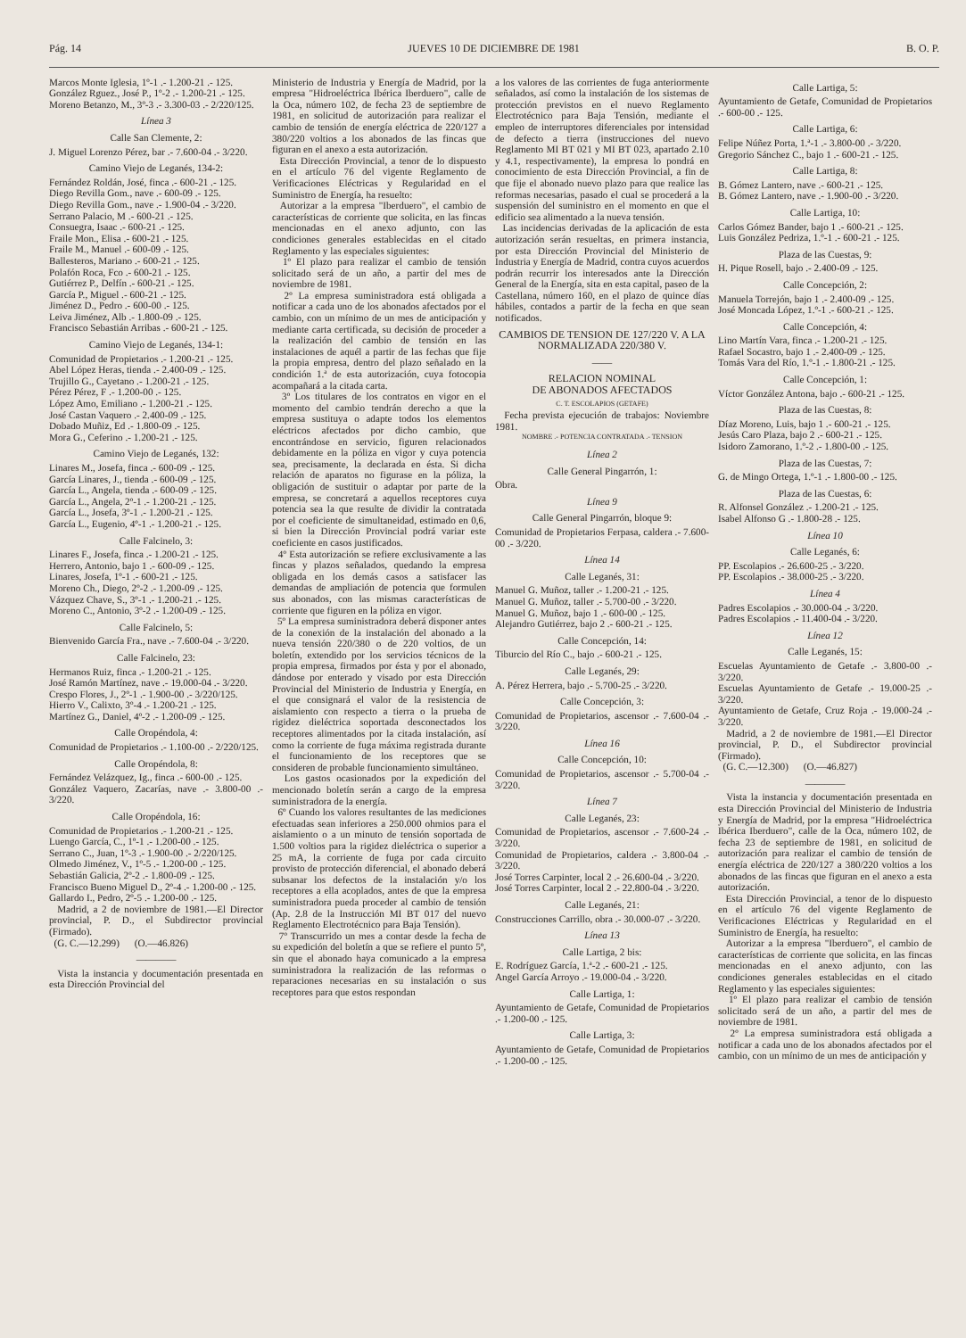Pág. 14 JUEVES 10 DE DICIEMBRE DE 1981 B. O. P.
Marcos Monte Iglesia, 1º-1 .- 1.200-21 .- 125.
González Rguez., José P., 1º-2 .- 1.200-21 .- 125.
Moreno Betanzo, M., 3º-3 .- 3.300-03 .- 2/220/125.
Línea 3
Calle San Clemente, 2:
J. Miguel Lorenzo Pérez, bar .- 7.600-04 .- 3/220.
Camino Viejo de Leganés, 134-2:
Fernández Roldán, José, finca .- 600-21 .- 125.
Diego Revilla Gom., nave .- 600-09 .- 125.
Diego Revilla Gom., nave .- 1.900-04 .- 3/220.
Serrano Palacio, M .- 600-21 .- 125.
Consuegra, Isaac .- 600-21 .- 125.
Fraile Mon., Elisa .- 600-21 .- 125.
Fraile M., Manuel .- 600-09 .- 125.
Ballesteros, Mariano .- 600-21 .- 125.
Polafón Roca, Fco .- 600-21 .- 125.
Gutiérrez P., Delfín .- 600-21 .- 125.
García P., Miguel .- 600-21 .- 125.
Jiménez D., Pedro .- 600-00 .- 125.
Leiva Jiménez, Alb .- 1.800-09 .- 125.
Francisco Sebastián Arribas .- 600-21 .- 125.
Camino Viejo de Leganés, 134-1:
Comunidad de Propietarios .- 1.200-21 .- 125.
Abel López Heras, tienda .- 2.400-09 .- 125.
Trujillo G., Cayetano .- 1.200-21 .- 125.
Pérez Pérez, F .- 1.200-00 .- 125.
López Amo, Emiliano .- 1.200-21 .- 125.
José Castan Vaquero .- 2.400-09 .- 125.
Dobado Muñiz, Ed .- 1.800-09 .- 125.
Mora G., Ceferino .- 1.200-21 .- 125.
Camino Viejo de Leganés, 132:
Linares M., Josefa, finca .- 600-09 .- 125.
García Linares, J., tienda .- 600-09 .- 125.
García L., Angela, tienda .- 600-09 .- 125.
García L., Angela, 2º-1 .- 1.200-21 .- 125.
García L., Josefa, 3º-1 .- 1.200-21 .- 125.
García L., Eugenio, 4º-1 .- 1.200-21 .- 125.
Calle Falcinelo, 3:
Linares F., Josefa, finca .- 1.200-21 .- 125.
Herrero, Antonio, bajo 1 .- 600-09 .- 125.
Linares, Josefa, 1º-1 .- 600-21 .- 125.
Moreno Ch., Diego, 2º-2 .- 1.200-09 .- 125.
Vázquez Chave, S., 3º-1 .- 1.200-21 .- 125.
Moreno C., Antonio, 3º-2 .- 1.200-09 .- 125.
Calle Falcinelo, 5:
Bienvenido García Fra., nave .- 7.600-04 .- 3/220.
Calle Falcinelo, 23:
Hermanos Ruiz, finca .- 1.200-21 .- 125.
José Ramón Martínez, nave .- 19.000-04 .- 3/220.
Crespo Flores, J., 2º-1 .- 1.900-00 .- 3/220/125.
Hierro V., Calixto, 3º-4 .- 1.200-21 .- 125.
Martínez G., Daniel, 4º-2 .- 1.200-09 .- 125.
Calle Oropéndola, 4:
Comunidad de Propietarios .- 1.100-00 .- 2/220/125.
Calle Oropéndola, 8:
Fernández Velázquez, Ig., finca .- 600-00 .- 125.
González Vaquero, Zacarías, nave .- 3.800-00 .- 3/220.
Calle Oropéndola, 16:
Comunidad de Propietarios .- 1.200-21 .- 125.
Luengo García, C., 1º-1 .- 1.200-00 .- 125.
Serrano C., Juan, 1º-3 .- 1.900-00 .- 2/220/125.
Olmedo Jiménez, V., 1º-5 .- 1.200-00 .- 125.
Sebastián Galicia, 2º-2 .- 1.800-09 .- 125.
Francisco Bueno Miguel D., 2º-4 .- 1.200-00 .- 125.
Gallardo I., Pedro, 2º-5 .- 1.200-00 .- 125.
Madrid, a 2 de noviembre de 1981.—El Director provincial, P. D., el Subdirector provincial (Firmado).
(G. C.—12.299) (O.—46.826)
————
Vista la instancia y documentación presentada en esta Dirección Provincial del
Ministerio de Industria y Energía de Madrid, por la empresa "Hidroeléctrica Ibérica Iberduero", calle de la Oca, número 102, de fecha 23 de septiembre de 1981, en solicitud de autorización para realizar el cambio de tensión de energía eléctrica de 220/127 a 380/220 voltios a los abonados de las fincas que figuran en el anexo a esta autorización.
Esta Dirección Provincial, a tenor de lo dispuesto en el artículo 76 del vigente Reglamento de Verificaciones Eléctricas y Regularidad en el Suministro de Energía, ha resuelto:
Autorizar a la empresa "Iberduero", el cambio de características de corriente que solicita, en las fincas mencionadas en el anexo adjunto, con las condiciones generales establecidas en el citado Reglamento y las especiales siguientes:
1º El plazo para realizar el cambio de tensión solicitado será de un año, a partir del mes de noviembre de 1981.
2º La empresa suministradora está obligada a notificar a cada uno de los abonados afectados por el cambio, con un mínimo de un mes de anticipación y mediante carta certificada, su decisión de proceder a la realización del cambio de tensión en las instalaciones de aquél a partir de las fechas que fije la propia empresa, dentro del plazo señalado en la condición 1.ª de esta autorización, cuya fotocopia acompañará a la citada carta.
3º Los titulares de los contratos en vigor en el momento del cambio tendrán derecho a que la empresa sustituya o adapte todos los elementos eléctricos afectados por dicho cambio, que encontrándose en servicio, figuren relacionados debidamente en la póliza en vigor y cuya potencia sea, precisamente, la declarada en ésta. Si dicha relación de aparatos no figurase en la póliza, la obligación de sustituir o adaptar por parte de la empresa, se concretará a aquellos receptores cuya potencia sea la que resulte de dividir la contratada por el coeficiente de simultaneidad, estimado en 0,6, si bien la Dirección Provincial podrá variar este coeficiente en casos justificados.
4º Esta autorización se refiere exclusivamente a las fincas y plazos señalados, quedando la empresa obligada en los demás casos a satisfacer las demandas de ampliación de potencia que formulen sus abonados, con las mismas características de corriente que figuren en la póliza en vigor.
5º La empresa suministradora deberá disponer antes de la conexión de la instalación del abonado a la nueva tensión 220/380 o de 220 voltios, de un boletín, extendido por los servicios técnicos de la propia empresa, firmados por ésta y por el abonado, dándose por enterado y visado por esta Dirección Provincial del Ministerio de Industria y Energía, en el que consignará el valor de la resistencia de aislamiento con respecto a tierra o la prueba de rigidez dieléctrica soportada desconectados los receptores alimentados por la citada instalación, así como la corriente de fuga máxima registrada durante el funcionamiento de los receptores que se consideren de probable funcionamiento simultáneo.
Los gastos ocasionados por la expedición del mencionado boletín serán a cargo de la empresa suministradora de la energía.
6º Cuando los valores resultantes de las mediciones efectuadas sean inferiores a 250.000 ohmios para el aislamiento o a un minuto de tensión soportada de 1.500 voltios para la rigidez dieléctrica o superior a 25 mA, la corriente de fuga por cada circuito provisto de protección diferencial, el abonado deberá subsanar los defectos de la instalación y/o los receptores a ella acoplados, antes de que la empresa suministradora pueda proceder al cambio de tensión (Ap. 2.8 de la Instrucción MI BT 017 del nuevo Reglamento Electrotécnico para Baja Tensión).
7º Transcurrido un mes a contar desde la fecha de su expedición del boletín a que se refiere el punto 5º, sin que el abonado haya comunicado a la empresa suministradora la realización de las reformas o reparaciones necesarias en su instalación o sus receptores para que estos respondan
a los valores de las corrientes de fuga anteriormente señalados, así como la instalación de los sistemas de protección previstos en el nuevo Reglamento Electrotécnico para Baja Tensión, mediante el empleo de interruptores diferenciales por intensidad de defecto a tierra (instrucciones del nuevo Reglamento MI BT 021 y MI BT 023, apartado 2.10 y 4.1, respectivamente), la empresa lo pondrá en conocimiento de esta Dirección Provincial, a fin de que fije el abonado nuevo plazo para que realice las reformas necesarias, pasado el cual se procederá a la suspensión del suministro en el momento en que el edificio sea alimentado a la nueva tensión.
Las incidencias derivadas de la aplicación de esta autorización serán resueltas, en primera instancia, por esta Dirección Provincial del Ministerio de Industria y Energía de Madrid, contra cuyos acuerdos podrán recurrir los interesados ante la Dirección General de la Energía, sita en esta capital, paseo de la Castellana, número 160, en el plazo de quince días hábiles, contados a partir de la fecha en que sean notificados.
CAMBIOS DE TENSION DE 127/220 V. A LA NORMALIZADA 220/380 V.
——
RELACION NOMINAL
DE ABONADOS AFECTADOS
C. T. ESCOLAPIOS (GETAFE)
Fecha prevista ejecución de trabajos: Noviembre 1981.
NOMBRE .- POTENCIA CONTRATADA .- TENSION
Línea 2
Calle General Pingarrón, 1:
Obra.
Línea 9
Calle General Pingarrón, bloque 9:
Comunidad de Propietarios Ferpasa, caldera .- 7.600-00 .- 3/220.
Línea 14
Calle Leganés, 31:
Manuel G. Muñoz, taller .- 1.200-21 .- 125.
Manuel G. Muñoz, taller .- 5.700-00 .- 3/220.
Manuel G. Muñoz, bajo 1 .- 600-00 .- 125.
Alejandro Gutiérrez, bajo 2 .- 600-21 .- 125.
Calle Concepción, 14:
Tiburcio del Río C., bajo .- 600-21 .- 125.
Calle Leganés, 29:
A. Pérez Herrera, bajo .- 5.700-25 .- 3/220.
Calle Concepción, 3:
Comunidad de Propietarios, ascensor .- 7.600-04 .- 3/220.
Línea 16
Calle Concepción, 10:
Comunidad de Propietarios, ascensor .- 5.700-04 .- 3/220.
Línea 7
Calle Leganés, 23:
Comunidad de Propietarios, ascensor .- 7.600-24 .- 3/220.
Comunidad de Propietarios, caldera .- 3.800-04 .- 3/220.
José Torres Carpinter, local 2 .- 26.600-04 .- 3/220.
José Torres Carpinter, local 2 .- 22.800-04 .- 3/220.
Calle Leganés, 21:
Construcciones Carrillo, obra .- 30.000-07 .- 3/220.
Línea 13
Calle Lartiga, 2 bis:
E. Rodríguez García, 1.ª-2 .- 600-21 .- 125.
Angel García Arroyo .- 19.000-04 .- 3/220.
Calle Lartiga, 1:
Ayuntamiento de Getafe, Comunidad de Propietarios .- 1.200-00 .- 125.
Calle Lartiga, 3:
Ayuntamiento de Getafe, Comunidad de Propietarios .- 1.200-00 .- 125.
Calle Lartiga, 5:
Ayuntamiento de Getafe, Comunidad de Propietarios .- 600-00 .- 125.
Calle Lartiga, 6:
Felipe Núñez Porta, 1.ª-1 .- 3.800-00 .- 3/220.
Gregorio Sánchez C., bajo 1 .- 600-21 .- 125.
Calle Lartiga, 8:
B. Gómez Lantero, nave .- 600-21 .- 125.
B. Gómez Lantero, nave .- 1.900-00 .- 3/220.
Calle Lartiga, 10:
Carlos Gómez Bander, bajo 1 .- 600-21 .- 125.
Luis González Pedriza, 1.º-1 .- 600-21 .- 125.
Plaza de las Cuestas, 9:
H. Pique Rosell, bajo .- 2.400-09 .- 125.
Calle Concepción, 2:
Manuela Torrejón, bajo 1 .- 2.400-09 .- 125.
José Moncada López, 1.º-1 .- 600-21 .- 125.
Calle Concepción, 4:
Lino Martín Vara, finca .- 1.200-21 .- 125.
Rafael Socastro, bajo 1 .- 2.400-09 .- 125.
Tomás Vara del Río, 1.º-1 .- 1.800-21 .- 125.
Calle Concepción, 1:
Víctor González Antona, bajo .- 600-21 .- 125.
Plaza de las Cuestas, 8:
Díaz Moreno, Luis, bajo 1 .- 600-21 .- 125.
Jesús Caro Plaza, bajo 2 .- 600-21 .- 125.
Isidoro Zamorano, 1.º-2 .- 1.800-00 .- 125.
Plaza de las Cuestas, 7:
G. de Mingo Ortega, 1.º-1 .- 1.800-00 .- 125.
Plaza de las Cuestas, 6:
R. Alfonsel González .- 1.200-21 .- 125.
Isabel Alfonso G .- 1.800-28 .- 125.
Línea 10
Calle Leganés, 6:
PP. Escolapios .- 26.600-25 .- 3/220.
PP. Escolapios .- 38.000-25 .- 3/220.
Línea 4
Padres Escolapios .- 30.000-04 .- 3/220.
Padres Escolapios .- 11.400-04 .- 3/220.
Línea 12
Calle Leganés, 15:
Escuelas Ayuntamiento de Getafe .- 3.800-00 .- 3/220.
Escuelas Ayuntamiento de Getafe .- 19.000-25 .- 3/220.
Ayuntamiento de Getafe, Cruz Roja .- 19.000-24 .- 3/220.
Madrid, a 2 de noviembre de 1981.—El Director provincial, P. D., el Subdirector provincial (Firmado).
(G. C.—12.300) (O.—46.827)
————
Vista la instancia y documentación presentada en esta Dirección Provincial del Ministerio de Industria y Energía de Madrid, por la empresa "Hidroeléctrica Ibérica Iberduero", calle de la Oca, número 102, de fecha 23 de septiembre de 1981, en solicitud de autorización para realizar el cambio de tensión de energía eléctrica de 220/127 a 380/220 voltios a los abonados de las fincas que figuran en el anexo a esta autorización.
Esta Dirección Provincial, a tenor de lo dispuesto en el artículo 76 del vigente Reglamento de Verificaciones Eléctricas y Regularidad en el Suministro de Energía, ha resuelto:
Autorizar a la empresa "Iberduero", el cambio de características de corriente que solicita, en las fincas mencionadas en el anexo adjunto, con las condiciones generales establecidas en el citado Reglamento y las especiales siguientes:
1º El plazo para realizar el cambio de tensión solicitado será de un año, a partir del mes de noviembre de 1981.
2º La empresa suministradora está obligada a notificar a cada uno de los abonados afectados por el cambio, con un mínimo de un mes de anticipación y